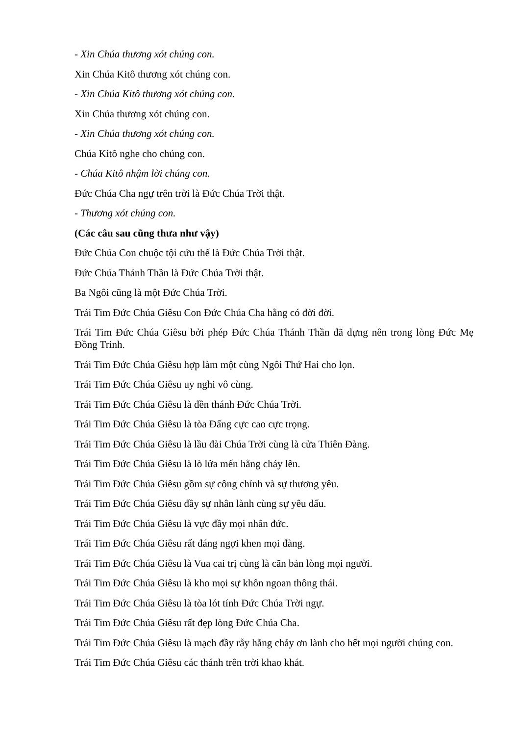- Xin Chúa thương xót chúng con.
Xin Chúa Kitô thương xót chúng con.
- Xin Chúa Kitô thương xót chúng con.
Xin Chúa thương xót chúng con.
- Xin Chúa thương xót chúng con.
Chúa Kitô nghe cho chúng con.
- Chúa Kitô nhậm lời chúng con.
Đức Chúa Cha ngự trên trời là Đức Chúa Trời thật.
- Thương xót chúng con.
(Các câu sau cũng thưa như vậy)
Đức Chúa Con chuộc tội cứu thế là Đức Chúa Trời thật.
Đức Chúa Thánh Thần là Đức Chúa Trời thật.
Ba Ngôi cũng là một Đức Chúa Trời.
Trái Tim Đức Chúa Giêsu Con Đức Chúa Cha hằng có đời đời.
Trái Tim Đức Chúa Giêsu bởi phép Đức Chúa Thánh Thần đã dựng nên trong lòng Đức Mẹ Đồng Trinh.
Trái Tim Đức Chúa Giêsu hợp làm một cùng Ngôi Thứ Hai cho lọn.
Trái Tim Đức Chúa Giêsu uy nghi vô cùng.
Trái Tim Đức Chúa Giêsu là đền thánh Đức Chúa Trời.
Trái Tim Đức Chúa Giêsu là tòa Đấng cực cao cực trọng.
Trái Tim Đức Chúa Giêsu là lầu đài Chúa Trời cùng là cửa Thiên Đàng.
Trái Tim Đức Chúa Giêsu là lò lửa mến hằng cháy lên.
Trái Tim Đức Chúa Giêsu gồm sự công chính và sự thương yêu.
Trái Tim Đức Chúa Giêsu đầy sự nhân lành cùng sự yêu dấu.
Trái Tim Đức Chúa Giêsu là vực đầy mọi nhân đức.
Trái Tim Đức Chúa Giêsu rất đáng ngợi khen mọi đàng.
Trái Tim Đức Chúa Giêsu là Vua cai trị cùng là căn bản lòng mọi người.
Trái Tim Đức Chúa Giêsu là kho mọi sự khôn ngoan thông thái.
Trái Tim Đức Chúa Giêsu là tòa lót tính Đức Chúa Trời ngự.
Trái Tim Đức Chúa Giêsu rất đẹp lòng Đức Chúa Cha.
Trái Tim Đức Chúa Giêsu là mạch đầy rẫy hằng chảy ơn lành cho hết mọi người chúng con.
Trái Tim Đức Chúa Giêsu các thánh trên trời khao khát.